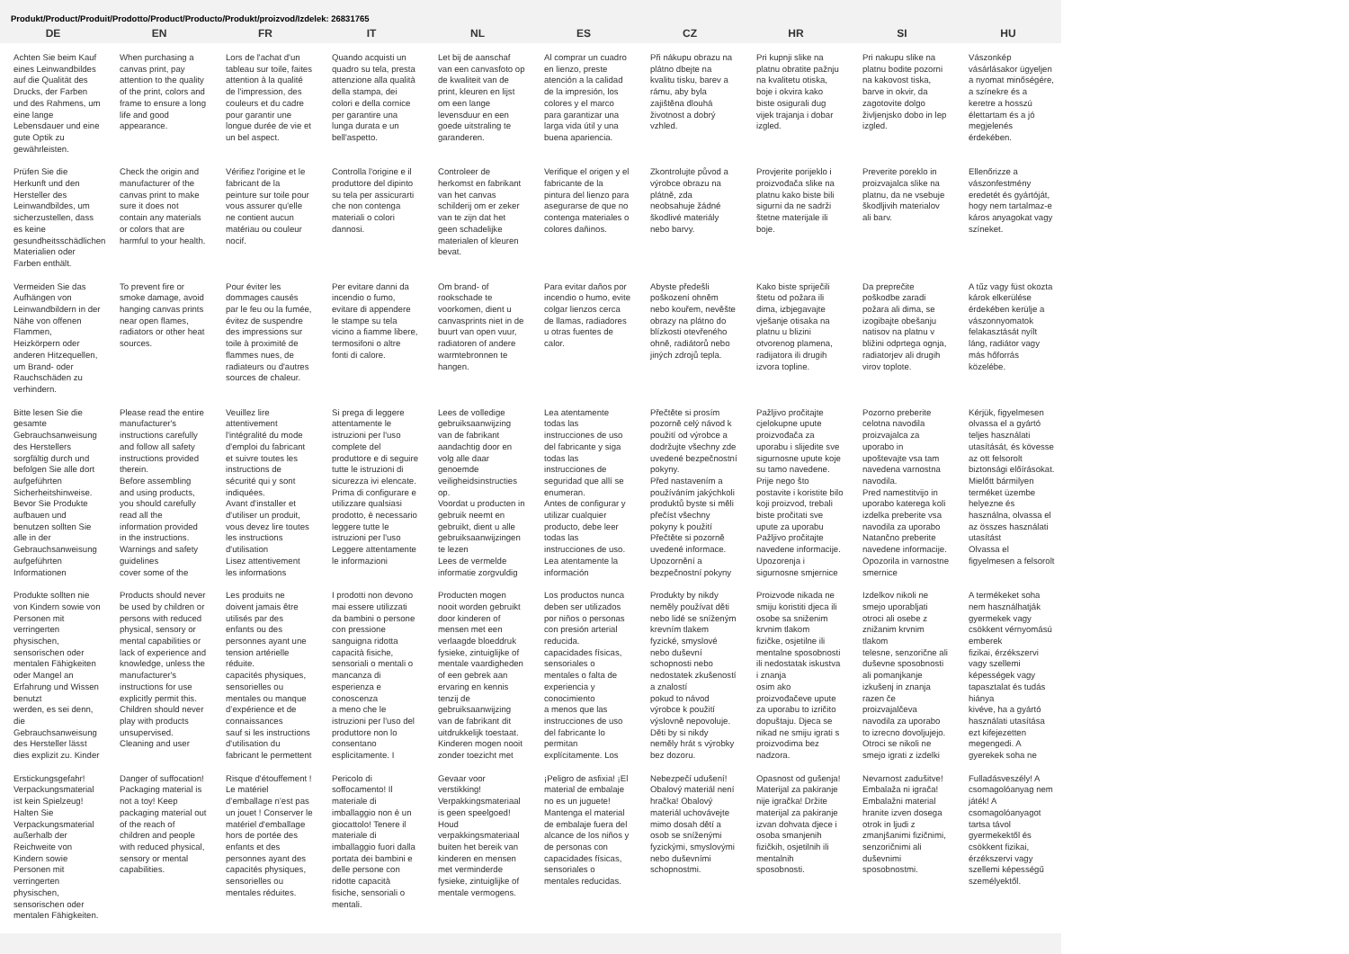Produkt/Product/Produit/Prodotto/Product/Producto/Produkt/proizvod/Izdelek: 26831765
| DE | EN | FR | IT | NL | ES | CZ | HR | SI | HU |
| --- | --- | --- | --- | --- | --- | --- | --- | --- | --- |
| Achten Sie beim Kauf eines Leinwandbildes auf die Qualität des Drucks, der Farben und des Rahmens, um eine lange Lebensdauer und eine gute Optik zu gewährleisten. | When purchasing a canvas print, pay attention to the quality of the print, colors and frame to ensure a long life and good appearance. | Lors de l'achat d'un tableau sur toile, faites attention à la qualité de l'impression, des couleurs et du cadre pour garantir une longue durée de vie et un bel aspect. | Quando acquisti un quadro su tela, presta attenzione alla qualità della stampa, dei colori e della cornice per garantire una lunga durata e un bell'aspetto. | Let bij de aanschaf van een canvasfoto op de kwaliteit van de print, kleuren en lijst om een lange levensduur en een goede uitstraling te garanderen. | Al comprar un cuadro en lienzo, preste atención a la calidad de la impresión, los colores y el marco para garantizar una larga vida útil y una buena apariencia. | Při nákupu obrazu na plátno dbejte na kvalitu tisku, barev a rámu, aby byla zajištěna dlouhá životnost a dobrý vzhled. | Pri kupnji slike na platnu obratite pažnju na kvalitetu otiska, boje i okvira kako biste osigurali dug vijek trajanja i dobar izgled. | Pri nakupu slike na platnu bodite pozorni na kakovost tiska, barve in okvir, da zagotovite dolgo življenjsko dobo in lep izgled. | Vászonkép vásárlásakor ügyeljen a nyomat minőségére, a színekre és a keretre a hosszú élettartam és a jó megjelenés érdekében. |
| Prüfen Sie die Herkunft und den Hersteller des Leinwandbildes, um sicherzustellen, dass es keine gesundheitsschädlichen Materialien oder Farben enthält. | Check the origin and manufacturer of the canvas print to make sure it does not contain any materials or colors that are harmful to your health. | Vérifiez l'origine et le fabricant de la peinture sur toile pour vous assurer qu'elle ne contient aucun matériau ou couleur nocif. | Controlla l'origine e il produttore del dipinto su tela per assicurarti che non contenga materiali o colori dannosi. | Controleer de herkomst en fabrikant van het canvas schilderij om er zeker van te zijn dat het geen schadelijke materialen of kleuren bevat. | Verifique el origen y el fabricante de la pintura del lienzo para asegurarse de que no contenga materiales o colores dañinos. | Zkontrolujte původ a výrobce obrazu na plátně, zda neobsahuje žádné škodlivé materiály nebo barvy. | Provjerite porijeklo i proizvođača slike na platnu kako biste bili sigurni da ne sadrži štetne materijale ili boje. | Preverite poreklo in proizvajalca slike na platnu, da ne vsebuje škodljivih materialov ali barv. | Ellenőrizze a vászonfestmény eredetét és gyártóját, hogy nem tartalmaz-e káros anyagokat vagy színeket. |
| Vermeiden Sie das Aufhängen von Leinwandbildern in der Nähe von offenen Flammen, Heizkörpern oder anderen Hitzequellen, um Brand- oder Rauchschäden zu verhindern. | To prevent fire or smoke damage, avoid hanging canvas prints near open flames, radiators or other heat sources. | Pour éviter les dommages causés par le feu ou la fumée, évitez de suspendre des impressions sur toile à proximité de flammes nues, de radiateurs ou d'autres sources de chaleur. | Per evitare danni da incendio o fumo, evitare di appendere le stampe su tela vicino a fiamme libere, termosifoni o altre fonti di calore. | Om brand- of rookschade te voorkomen, dient u canvasprints niet in de buurt van open vuur, radiatoren of andere warmtebronnen te hangen. | Para evitar daños por incendio o humo, evite colgar lienzos cerca de llamas, radiadores u otras fuentes de calor. | Abyste předešli poškození ohněm nebo kouřem, nevěšte obrazy na plátno do blízkosti otevřeného ohně, radiátorů nebo jiných zdrojů tepla. | Kako biste spriječili štetu od požara ili dima, izbjegavajte vješanje otisaka na platnu u blizini otvorenog plamena, radijatora ili drugih izvora topline. | Da preprečite poškodbe zaradi požara ali dima, se izogibajte obešanju natisov na platnu v bližini odprtega ognja, radiatorjev ali drugih virov toplote. | A tűz vagy füst okozta károk elkerülése érdekében kerülje a vászonnyomatok felakasztását nyílt láng, radiátor vagy más hőforrás közelébe. |
| Bitte lesen Sie die gesamte Gebrauchsanweisung des Herstellers sorgfältig durch und befolgen Sie alle dort aufgeführten Sicherheitshinweise. Bevor Sie Produkte aufbauen und benutzen sollten Sie alle in der Gebrauchsanweisung aufgeführten Informationen | Please read the entire manufacturer's instructions carefully and follow all safety instructions provided therein. Before assembling and using products, you should carefully read all the information provided in the instructions. Warnings and safety guidelines cover some of the | Veuillez lire attentivement l'intégralité du mode d'emploi du fabricant et suivre toutes les instructions de sécurité qui y sont indiquées. Avant d'installer et d'utiliser un produit, vous devez lire toutes les instructions d'utilisation Lisez attentivement les informations | Si prega di leggere attentamente le istruzioni per l'uso complete del produttore e di seguire tutte le istruzioni di sicurezza ivi elencate. Prima di configurare e utilizzare qualsiasi prodotto, è necessario leggere tutte le istruzioni per l'uso Leggere attentamente le informazioni | Lees de volledige gebruiksaanwijzing van de fabrikant aandachtig door en volg alle daar genoemde veiligheidsinstructies op. Voordat u producten in gebruik neemt en gebruikt, dient u alle gebruiksaanwijzingen te lezen Lees de vermelde informatie zorgvuldig | Lea atentamente todas las instrucciones de uso del fabricante y siga todas las instrucciones de seguridad que allí se enumeran. Antes de configurar y utilizar cualquier producto, debe leer todas las instrucciones de uso. Lea atentamente la información | Přečtěte si prosím pozorně celý návod k použití od výrobce a dodržujte všechny zde uvedené bezpečnostní pokyny. Před nastavením a používáním jakýchkoli produktů byste si měli přečíst všechny pokyny k použití Přečtěte si pozorně uvedené informace. Upozornění a bezpečnostní pokyny | Pažljivo pročitajte cjelokupne upute proizvođača za uporabu i slijedite sve sigurnosne upute koje su tamo navedene. Prije nego što postavite i koristite bilo koji proizvod, trebali biste pročitati sve upute za uporabu Pažljivo pročitajte navedene informacije. Upozorenja i sigurnosne smjernice | Pozorno preberite celotna navodila proizvajalca za uporabo in upoštevajte vsa tam navedena varnostna navodila. Pred namestitvijo in uporabo katerega koli izdelka preberite vsa navodila za uporabo Natančno preberite navedene informacije. Opozorila in varnostne smernice | Kérjük, figyelmesen olvassa el a gyártó teljes használati utasítását, és kövesse az ott felsorolt biztonsági előírásokat. Mielőtt bármilyen terméket üzembe helyezne és használna, olvassa el az összes használati utasítást Olvassa el figyelmesen a felsorolt |
| Produkte sollten nie von Kindern sowie von Personen mit verringerten physischen, sensorischen oder mentalen Fähigkeiten oder Mangel an Erfahrung und Wissen benutzt werden, es sei denn, die Gebrauchsanweisung des Hersteller lässt dies explizit zu. Kinder | Products should never be used by children or persons with reduced physical, sensory or mental capabilities or lack of experience and knowledge, unless the manufacturer's instructions for use explicitly permit this. Children should never play with products unsupervised. Cleaning and user | Les produits ne doivent jamais être utilisés par des enfants ou des personnes ayant une tension artérielle réduite. capacités physiques, sensorielles ou mentales ou manque d’expérience et de connaissances sauf si les instructions d'utilisation du fabricant le permettent | I prodotti non devono mai essere utilizzati da bambini o persone con pressione sanguigna ridotta capacità fisiche, sensoriali o mentali o mancanza di esperienza e conoscenza a meno che le istruzioni per l'uso del produttore non lo consentano esplicitamente. I | Producten mogen nooit worden gebruikt door kinderen of mensen met een verlaagde bloeddruk fysieke, zintuiglijke of mentale vaardigheden of een gebrek aan ervaring en kennis tenzij de gebruiksaanwijzing van de fabrikant dit uitdrukkelijk toestaat. Kinderen mogen nooit zonder toezicht met | Los productos nunca deben ser utilizados por niños o personas con presión arterial reducida. capacidades físicas, sensoriales o mentales o falta de experiencia y conocimiento a menos que las instrucciones de uso del fabricante lo permitan explícitamente. Los | Produkty by nikdy neměly používat děti nebo lidé se sníženým krevním tlakem fyzické, smyslové nebo duševní schopnosti nebo nedostatek zkušeností a znalostí pokud to návod výrobce k použití výslovně nepovoluje. Děti by si nikdy neměly hrát s výrobky bez dozoru. | Proizvode nikada ne smiju koristiti djeca ili osobe sa sniženim krvnim tlakom fizičke, osjetilne ili mentalne sposobnosti ili nedostatak iskustva i znanja osim ako proizvođačeve upute za uporabu to izričito dopuštaju. Djeca se nikad ne smiju igrati s proizvodima bez nadzora. | Izdelkov nikoli ne smejo uporabljati otroci ali osebe z znižanim krvnim tlakom telesne, senzorične ali duševne sposobnosti ali pomanjkanje izkušenj in znanja razen če proizvajalčeva navodila za uporabo to izrecno dovoljujejo. Otroci se nikoli ne smejo igrati z izdelki | A termékeket soha nem használhatják gyermekek vagy csökkent vérnyomású emberek fizikai, érzékszervi vagy szellemi képességek vagy tapasztalat és tudás hiánya kivéve, ha a gyártó használati utasítása ezt kifejezetten megengedi. A gyerekek soha ne |
| Erstickungsgefahr! Verpackungsmaterial ist kein Spielzeug! Halten Sie Verpackungsmaterial außerhalb der Reichweite von Kindern sowie Personen mit verringerten physischen, sensorischen oder mentalen Fähigkeiten. | Danger of suffocation! Packaging material is not a toy! Keep packaging material out of the reach of children and people with reduced physical, sensory or mental capabilities. | Risque d'étouffement ! Le matériel d’emballage n’est pas un jouet ! Conserver le matériel d'emballage hors de portée des enfants et des personnes ayant des capacités physiques, sensorielles ou mentales réduites. | Pericolo di soffocamento! Il materiale di imballaggio non è un giocattolo! Tenere il materiale di imballaggio fuori dalla portata dei bambini e delle persone con ridotte capacità fisiche, sensoriali o mentali. | Gevaar voor verstikking! Verpakkingsmateriaal is geen speelgoed! Houd verpakkingsmateriaal buiten het bereik van kinderen en mensen met verminderde fysieke, zintuiglijke of mentale vermogens. | ¡Peligro de asfixia! ¡El material de embalaje no es un juguete! Mantenga el material de embalaje fuera del alcance de los niños y de personas con capacidades físicas, sensoriales o mentales reducidas. | Nebezpečí udušení! Obalový materiál není hračka! Obalový materiál uchovávejte mimo dosah dětí a osob se sníženými fyzickými, smyslovými nebo duševními schopnostmi. | Opasnost od gušenja! Materijal za pakiranje nije igračka! Držite materijal za pakiranje izvan dohvata djece i osoba smanjenih fizičkih, osjetilnih ili mentalnih sposobnosti. | Nevarnost zadušitve! Embalaža ni igrača! Embalažni material hranite izven dosega otrok in ljudi z zmanjšanimi fizičnimi, senzoričnimi ali duševnimi sposobnostmi. | Fulladásveszély! A csomagolóanyag nem játék! A csomagolóanyagot tartsa távol gyermekektől és csökkent fizikai, érzékszervi vagy szellemi képességű személyektől. |